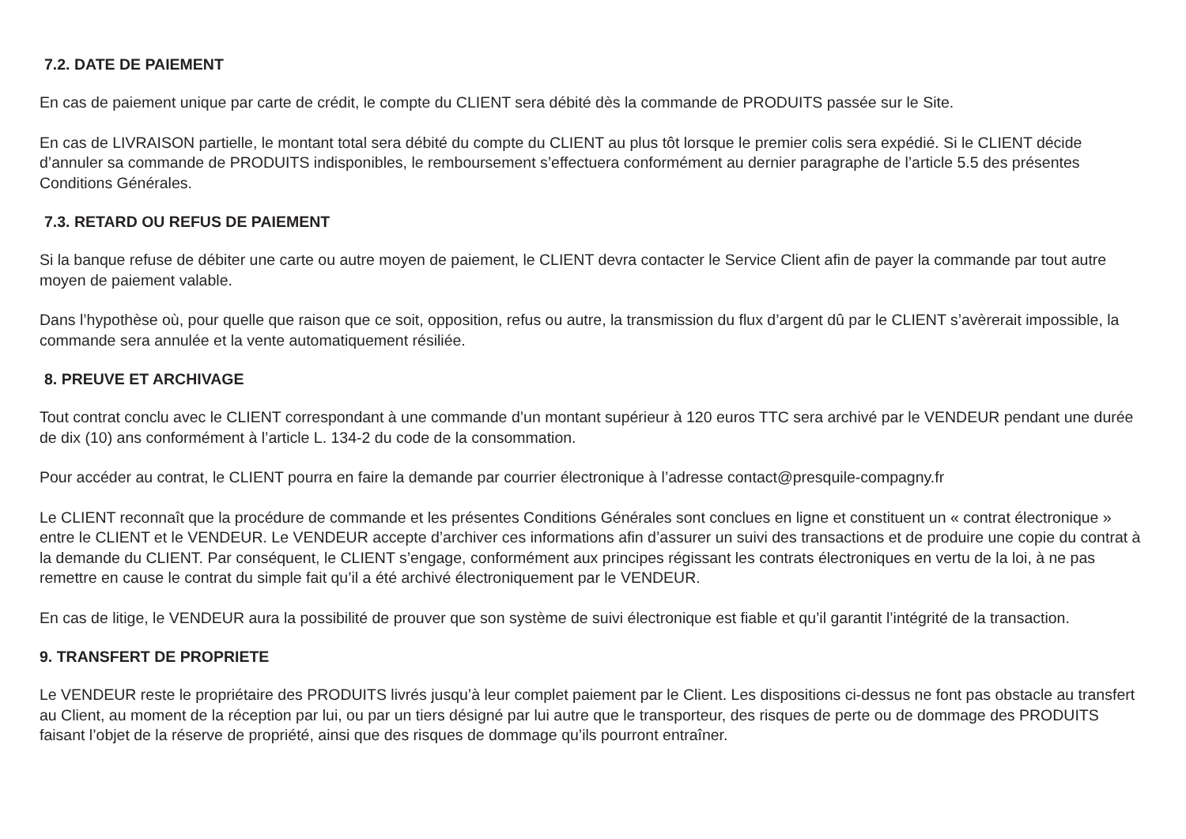7.2. DATE DE PAIEMENT
En cas de paiement unique par carte de crédit, le compte du CLIENT sera débité dès la commande de PRODUITS passée sur le Site.
En cas de LIVRAISON partielle, le montant total sera débité du compte du CLIENT au plus tôt lorsque le premier colis sera expédié. Si le CLIENT décide d’annuler sa commande de PRODUITS indisponibles, le remboursement s’effectuera conformément au dernier paragraphe de l’article 5.5 des présentes Conditions Générales.
7.3. RETARD OU REFUS DE PAIEMENT
Si la banque refuse de débiter une carte ou autre moyen de paiement, le CLIENT devra contacter le Service Client afin de payer la commande par tout autre moyen de paiement valable.
Dans l’hypothèse où, pour quelle que raison que ce soit, opposition, refus ou autre, la transmission du flux d’argent dû par le CLIENT s’avèrerait impossible, la commande sera annulée et la vente automatiquement résiliée.
8. PREUVE ET ARCHIVAGE
Tout contrat conclu avec le CLIENT correspondant à une commande d’un montant supérieur à 120 euros TTC sera archivé par le VENDEUR pendant une durée de dix (10) ans conformément à l’article L. 134-2 du code de la consommation.
Pour accéder au contrat, le CLIENT pourra en faire la demande par courrier électronique à l’adresse contact@presquile-compagny.fr
Le CLIENT reconnaît que la procédure de commande et les présentes Conditions Générales sont conclues en ligne et constituent un « contrat électronique » entre le CLIENT et le VENDEUR. Le VENDEUR accepte d’archiver ces informations afin d’assurer un suivi des transactions et de produire une copie du contrat à la demande du CLIENT. Par conséquent, le CLIENT s’engage, conformément aux principes régissant les contrats électroniques en vertu de la loi, à ne pas remettre en cause le contrat du simple fait qu’il a été archivé électroniquement par le VENDEUR.
En cas de litige, le VENDEUR aura la possibilité de prouver que son système de suivi électronique est fiable et qu’il garantit l’intégrité de la transaction.
9. TRANSFERT DE PROPRIETE
Le VENDEUR reste le propriétaire des PRODUITS livrés jusqu’à leur complet paiement par le Client. Les dispositions ci-dessus ne font pas obstacle au transfert au Client, au moment de la réception par lui, ou par un tiers désigné par lui autre que le transporteur, des risques de perte ou de dommage des PRODUITS faisant l’objet de la réserve de propriété, ainsi que des risques de dommage qu’ils pourront entraîner.